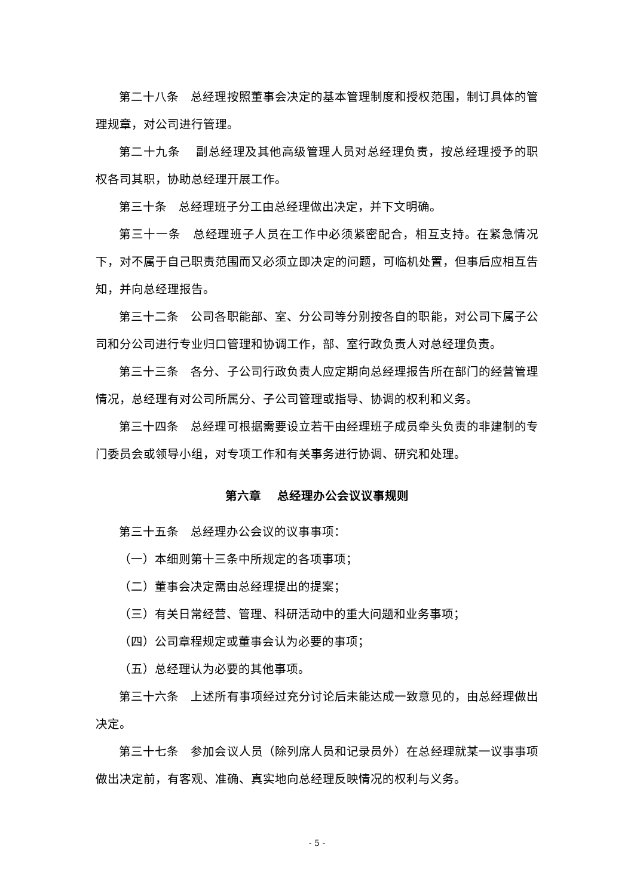第二十八条　总经理按照董事会决定的基本管理制度和授权范围，制订具体的管理规章，对公司进行管理。
第二十九条　 副总经理及其他高级管理人员对总经理负责，按总经理授予的职权各司其职，协助总经理开展工作。
第三十条　总经理班子分工由总经理做出决定，并下文明确。
第三十一条　总经理班子人员在工作中必须紧密配合，相互支持。在紧急情况下，对不属于自己职责范围而又必须立即决定的问题，可临机处置，但事后应相互告知，并向总经理报告。
第三十二条　公司各职能部、室、分公司等分别按各自的职能，对公司下属子公司和分公司进行专业归口管理和协调工作，部、室行政负责人对总经理负责。
第三十三条　各分、子公司行政负责人应定期向总经理报告所在部门的经营管理情况，总经理有对公司所属分、子公司管理或指导、协调的权利和义务。
第三十四条　总经理可根据需要设立若干由经理班子成员牵头负责的非建制的专门委员会或领导小组，对专项工作和有关事务进行协调、研究和处理。
第六章　 总经理办公会议议事规则
第三十五条　总经理办公会议的议事事项：
（一）本细则第十三条中所规定的各项事项；
（二）董事会决定需由总经理提出的提案；
（三）有关日常经营、管理、科研活动中的重大问题和业务事项；
（四）公司章程规定或董事会认为必要的事项；
（五）总经理认为必要的其他事项。
第三十六条　上述所有事项经过充分讨论后未能达成一致意见的，由总经理做出决定。
第三十七条　参加会议人员（除列席人员和记录员外）在总经理就某一议事事项做出决定前，有客观、准确、真实地向总经理反映情况的权利与义务。
- 5 -